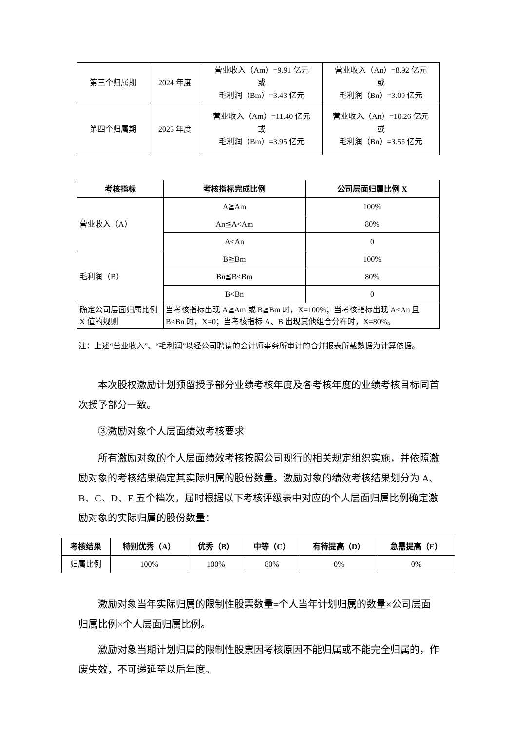| 第三个归属期 | 2024 年度 | 营业收入（Am）=9.91 亿元 或 毛利润（Bm）=3.43 亿元 | 营业收入（An）=8.92 亿元 或 毛利润（Bn）=3.09 亿元 |
| 第四个归属期 | 2025 年度 | 营业收入（Am）=11.40 亿元 或 毛利润（Bm）=3.95 亿元 | 营业收入（An）=10.26 亿元 或 毛利润（Bn）=3.55 亿元 |
| 考核指标 | 考核指标完成比例 | 公司层面归属比例 X |
| --- | --- | --- |
| 营业收入（A） | A≧Am | 100% |
| | An≦A<Am | 80% |
| | A<An | 0 |
| 毛利润（B） | B≧Bm | 100% |
| | Bn≦B<Bm | 80% |
| | B<Bn | 0 |
| 确定公司层面归属比例 X 值的规则 | 当考核指标出现 A≧Am 或 B≧Bm 时，X=100%；当考核指标出现 A<An 且 B<Bn 时，X=0；当考核指标 A、B 出现其他组合分布时，X=80%。 | |
注：上述“营业收入”、“毛利润”以经公司聘请的会计师事务所审计的合并报表所载数据为计算依据。
　　本次股权激励计划预留授予部分业绩考核年度及各考核年度的业绩考核目标同首次授予部分一致。
　　③激励对象个人层面绩效考核要求
　　所有激励对象的个人层面绩效考核按照公司现行的相关规定组织实施，并依照激励对象的考核结果确定其实际归属的股份数量。激励对象的绩效考核结果划分为 A、B、C、D、E 五个档次，届时根据以下考核评级表中对应的个人层面归属比例确定激励对象的实际归属的股份数量：
| 考核结果 | 特别优秀（A） | 优秀（B） | 中等（C） | 有待提高（D） | 急需提高（E） |
| --- | --- | --- | --- | --- | --- |
| 归属比例 | 100% | 100% | 80% | 0% | 0% |
　　激励对象当年实际归属的限制性股票数量=个人当年计划归属的数量×公司层面归属比例×个人层面归属比例。
　　激励对象当期计划归属的限制性股票因考核原因不能归属或不能完全归属的，作废失效，不可递延至以后年度。